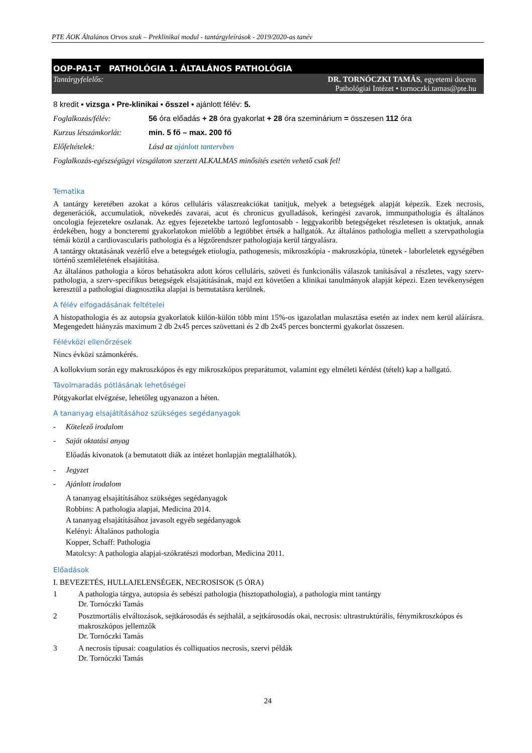PTE ÁOK Általános Orvos szak – Preklinikai modul - tantárgyleírások - 2019/2020-as tanév
OOP-PA1-T PATHOLÓGIA 1. ÁLTALÁNOS PATHOLÓGIA
Tantárgyfelelős: DR. TORNÓCZKI TAMÁS, egyetemi docens
Pathológiai Intézet • tornoczki.tamas@pte.hu
8 kredit ▪ vizsga ▪ Pre-klinikai ▪ ősszel ▪ ajánlott félév: 5.
Foglalkozás/félév: 56 óra előadás + 28 óra gyakorlat + 28 óra szeminárium = összesen 112 óra
Kurzus létszámkorlát: min. 5 fő – max. 200 fő
Előfeltételek: Lásd az ajánlott tantervben
Foglalkozás-egészségügyi vizsgálaton szerzett ALKALMAS minősítés esetén vehető csak fel!
Tematika
A tantárgy keretében azokat a kóros celluláris válaszreakciókat tanítjuk, melyek a betegségek alapját képezik. Ezek necrosis, degenerációk, accumulatiok, növekedés zavarai, acut és chronicus gyulladások, keringési zavarok, immunpathologia és általános oncologia fejezetekre oszlanak. Az egyes fejezetekbe tartozó legfontosabb - leggyakoribb betegségeket részletesen is oktatjuk, annak érdekében, hogy a boncteremi gyakorlatokon mielőbb a legtöbbet értsék a hallgatók. Az általános pathologia mellett a szervpathologia témái közül a cardiovascularis pathologia és a légzőrendszer pathologiaja kerül tárgyalásra.
A tantárgy oktatásának vezérlő elve a betegségek etiologia, pathogenesis, mikroszkópia - makroszkópia, tünetek - laborleletek egységében történő szemléletének elsajátítása.
Az általános pathologia a kóros behatásokra adott kóros celluláris, szöveti és funkcionális válaszok tanításával a részletes, vagy szerv-pathologia, a szerv-specifikus betegségek elsajátításának, majd ezt követően a klinikai tanulmányok alapját képezi. Ezen tevékenységen keresztül a pathologiai diagnosztika alapjai is bemutatásra kerülnek.
A félév elfogadásának feltételei
A histopathologia és az autopsia gyakorlatok külön-külön több mint 15%-os igazolatlan mulasztása esetén az index nem kerül aláírásra. Megengedett hiányzás maximum 2 db 2x45 perces szövettani és 2 db 2x45 perces bonctermi gyakorlat összesen.
Félévközi ellenőrzések
Nincs évközi számonkérés.
A kollokvium során egy makroszkópos és egy mikroszkópos preparátumot, valamint egy elméleti kérdést (tételt) kap a hallgató.
Távolmaradás pótlásának lehetőségei
Pótgyakorlat elvégzése, lehetőleg ugyanazon a héten.
A tananyag elsajátításához szükséges segédanyagok
- Kötelező irodalom
- Saját oktatási anyag
Előadás kivonatok (a bemutatott diák az intézet honlapján megtalálhatók).
- Jegyzet
- Ajánlott irodalom
A tananyag elsajátításához szükséges segédanyagok
Robbins: A pathologia alapjai, Medicina 2014.
A tananyag elsajátításához javasolt egyéb segédanyagok
Kelényi: Általános pathologia
Kopper, Schaff: Pathologia
Matolcsy: A pathologia alapjai-szókratészi modorban, Medicina 2011.
Előadások
I. BEVEZETÉS, HULLAJELENSÉGEK, NECROSISOK (5 ÓRA)
1 A pathologia tárgya, autopsia és sebészi pathologia (hisztopathologia), a pathologia mint tantárgy
Dr. Tornóczki Tamás
2 Posztmortális elváltozások, sejtkárosodás és sejthalál, a sejtkárosodás okai, necrosis: ultrastruktúrális, fénymikroszkópos és makroszkópos jellemzők
Dr. Tornóczki Tamás
3 A necrosis típusai: coagulatios és colliquatios necrosis, szervi példák
Dr. Tornóczki Tamás
24